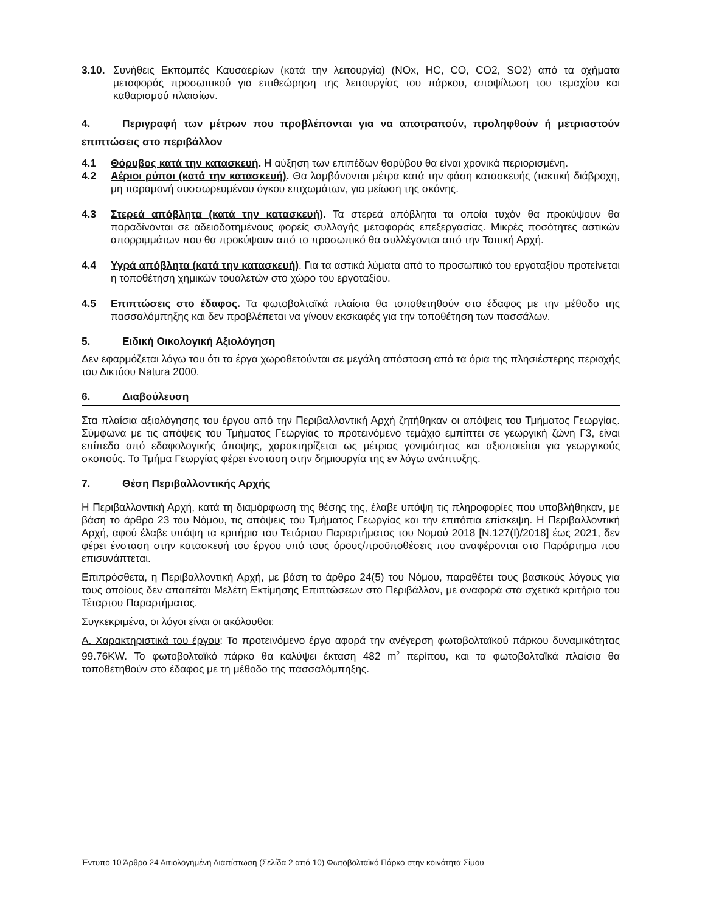3.10. Συνήθεις Εκπομπές Καυσαερίων (κατά την λειτουργία) (NOx, HC, CO, CO2, SO2) από τα οχήματα μεταφοράς προσωπικού για επιθεώρηση της λειτουργίας του πάρκου, αποψίλωση του τεμαχίου και καθαρισμού πλαισίων.
4. Περιγραφή των μέτρων που προβλέπονται για να αποτραπούν, προληφθούν ή μετριαστούν επιπτώσεις στο περιβάλλον
4.1 Θόρυβος κατά την κατασκευή. Η αύξηση των επιπέδων θορύβου θα είναι χρονικά περιορισμένη.
4.2 Αέριοι ρύποι (κατά την κατασκευή). Θα λαμβάνονται μέτρα κατά την φάση κατασκευής (τακτική διάβροχη, μη παραμονή συσσωρευμένου όγκου επιχωμάτων, για μείωση της σκόνης.
4.3 Στερεά απόβλητα (κατά την κατασκευή). Τα στερεά απόβλητα τα οποία τυχόν θα προκύψουν θα παραδίνονται σε αδειοδοτημένους φορείς συλλογής μεταφοράς επεξεργασίας. Μικρές ποσότητες αστικών απορριμμάτων που θα προκύψουν από το προσωπικό θα συλλέγονται από την Τοπική Αρχή.
4.4 Υγρά απόβλητα (κατά την κατασκευή). Για τα αστικά λύματα από το προσωπικό του εργοταξίου προτείνεται η τοποθέτηση χημικών τουαλετών στο χώρο του εργοταξίου.
4.5 Επιπτώσεις στο έδαφος. Τα φωτοβολταϊκά πλαίσια θα τοποθετηθούν στο έδαφος με την μέθοδο της πασσαλόμπηξης και δεν προβλέπεται να γίνουν εκσκαφές για την τοποθέτηση των πασσάλων.
5. Ειδική Οικολογική Αξιολόγηση
Δεν εφαρμόζεται λόγω του ότι τα έργα χωροθετούνται σε μεγάλη απόσταση από τα όρια της πλησιέστερης περιοχής του Δικτύου Natura 2000.
6. Διαβούλευση
Στα πλαίσια αξιολόγησης του έργου από την Περιβαλλοντική Αρχή ζητήθηκαν οι απόψεις του Τμήματος Γεωργίας. Σύμφωνα με τις απόψεις του Τμήματος Γεωργίας το προτεινόμενο τεμάχιο εμπίπτει σε γεωργική ζώνη Γ3, είναι επίπεδο από εδαφολογικής άποψης, χαρακτηρίζεται ως μέτριας γονιμότητας και αξιοποιείται για γεωργικούς σκοπούς. Το Τμήμα Γεωργίας φέρει ένσταση στην δημιουργία της εν λόγω ανάπτυξης.
7. Θέση Περιβαλλοντικής Αρχής
Η Περιβαλλοντική Αρχή, κατά τη διαμόρφωση της θέσης της, έλαβε υπόψη τις πληροφορίες που υποβλήθηκαν, με βάση το άρθρο 23 του Νόμου, τις απόψεις του Τμήματος Γεωργίας και την επιτόπια επίσκεψη. Η Περιβαλλοντική Αρχή, αφού έλαβε υπόψη τα κριτήρια του Τετάρτου Παραρτήματος του Νομού 2018 [Ν.127(Ι)/2018] έως 2021, δεν φέρει ένσταση στην κατασκευή του έργου υπό τους όρους/προϋποθέσεις που αναφέρονται στο Παράρτημα που επισυνάπτεται.
Επιπρόσθετα, η Περιβαλλοντική Αρχή, με βάση το άρθρο 24(5) του Νόμου, παραθέτει τους βασικούς λόγους για τους οποίους δεν απαιτείται Μελέτη Εκτίμησης Επιπτώσεων στο Περιβάλλον, με αναφορά στα σχετικά κριτήρια του Τέταρτου Παραρτήματος.
Συγκεκριμένα, οι λόγοι είναι οι ακόλουθοι:
Α. Χαρακτηριστικά του έργου: Το προτεινόμενο έργο αφορά την ανέγερση φωτοβολταϊκού πάρκου δυναμικότητας 99.76KW. Το φωτοβολταϊκό πάρκο θα καλύψει έκταση 482 m<sup>2</sup> περίπου, και τα φωτοβολταϊκά πλαίσια θα τοποθετηθούν στο έδαφος με τη μέθοδο της πασσαλόμπηξης.
Έντυπο 10 Άρθρο 24 Αιτιολογημένη Διαπίστωση (Σελίδα 2 από 10) Φωτοβολταϊκό Πάρκο στην κοινότητα Σίμου